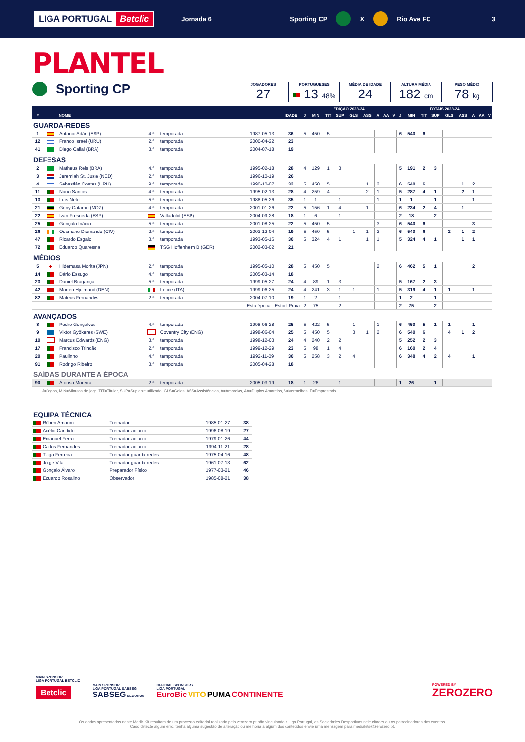LIGA PORTUGAL Betclic
Jornada 6 Sporting CP X Rio Ave FC 3
PLANTEL
Sporting CP
JOGADORES
27
PORTUGUESES
13 48%
MÉDIA DE IDADE
24
ALTURA MÉDIA
182 cm
PESO MÉDIO
78 kg
| | | | | | | | EDIÇÃO 2023-24 | | | | | | | | | TOTAIS 2023-24 | | | | | | | | |
| --- | --- | --- | --- | --- | --- | --- | --- | --- | --- | --- | --- | --- | --- | --- | --- | --- | --- | --- | --- | --- | --- | --- | --- | --- |
| # | | NOME | | | | IDADE | J | MIN | TIT | SUP | GLS | ASS | A | AA | V | J | MIN | TIT | SUP | GLS | ASS | A | AA | V |
| GUARDA-REDES | | | | | | | | | | | | | | | | | | | | | | | | |
| 1 | | Antonio Adán (ESP) | 4.ª | temporada | 1987-05-13 | 36 | 5 | 450 | 5 | | | | | | | 6 | 540 | 6 | | | | | | |
| 12 | | Franco Israel (URU) | 2.ª | temporada | 2000-04-22 | 23 | | | | | | | | | | | | | | | | | | |
| 41 | | Diego Callai (BRA) | 3.ª | temporada | 2004-07-18 | 19 | | | | | | | | | | | | | | | | | | |
| DEFESAS | | | | | | | | | | | | | | | | | | | | | | | | |
| 2 | | Matheus Reis (BRA) | 4.ª | temporada | 1995-02-18 | 28 | 4 | 129 | 1 | 3 | | | | | | 5 | 191 | 2 | 3 | | | | | |
| 3 | | Jeremiah St. Juste (NED) | 2.ª | temporada | 1996-10-19 | 26 | | | | | | | | | | | | | | | | | | |
| 4 | | Sebastián Coates (URU) | 9.ª | temporada | 1990-10-07 | 32 | 5 | 450 | 5 | | | 1 | 2 | | | 6 | 540 | 6 | | | 1 | 2 | | |
| 11 | | Nuno Santos | 4.ª | temporada | 1995-02-13 | 28 | 4 | 259 | 4 | | | 2 | 1 | | | 5 | 287 | 4 | 1 | | 2 | 1 | | |
| 13 | | Luís Neto | 5.ª | temporada | 1988-05-26 | 35 | 1 | 1 | | 1 | | | 1 | | | 1 | 1 | | 1 | | | 1 | | |
| 21 | | Geny Catamo (MOZ) | 4.ª | temporada | 2001-01-26 | 22 | 5 | 156 | 1 | 4 | | 1 | | | | 6 | 234 | 2 | 4 | | 1 | | | |
| 22 | | Iván Fresneda (ESP) | | Valladolid (ESP) | 2004-09-28 | 18 | 1 | 6 | | 1 | | | | | | 2 | 18 | | 2 | | | | | |
| 25 | | Gonçalo Inácio | 5.ª | temporada | 2001-08-25 | 22 | 5 | 450 | 5 | | | | 3 | | | 6 | 540 | 6 | | | | 3 | | |
| 26 | | Ousmane Diomande (CIV) | 2.ª | temporada | 2003-12-04 | 19 | 5 | 450 | 5 | | 1 | 1 | 2 | | | 6 | 540 | 6 | | 2 | 1 | 2 | | |
| 47 | | Ricardo Esgaio | 3.ª | temporada | 1993-05-16 | 30 | 5 | 324 | 4 | 1 | | 1 | 1 | | | 5 | 324 | 4 | 1 | | 1 | 1 | | |
| 72 | | Eduardo Quaresma | | TSG Hoffenheim B (GER) | 2002-03-02 | 21 | | | | | | | | | | | | | | | | | | |
| MÉDIOS | | | | | | | | | | | | | | | | | | | | | | | | |
| 5 | | Hidemasa Morita (JPN) | 2.ª | temporada | 1995-05-10 | 28 | 5 | 450 | 5 | | | | 2 | | | 6 | 462 | 5 | 1 | | | 2 | | |
| 14 | | Dário Essugo | 4.ª | temporada | 2005-03-14 | 18 | | | | | | | | | | | | | | | | | | |
| 23 | | Daniel Bragança | 5.ª | temporada | 1999-05-27 | 24 | 4 | 89 | 1 | 3 | | | | | | 5 | 167 | 2 | 3 | | | | | |
| 42 | | Morten Hjulmand (DEN) | | Lecce (ITA) | 1999-06-25 | 24 | 4 | 241 | 3 | 1 | 1 | | 1 | | | 5 | 319 | 4 | 1 | 1 | | 1 | | |
| 82 | | Mateus Fernandes | 2.ª | temporada | 2004-07-10 | 19 | 1 | 2 | | 1 | | | | | | 1 | 2 | | 1 | | | | | |
| | | | | Esta época - Estoril Praia | | | 2 | 75 | | 2 | | | | | | 2 | 75 | | 2 | | | | | |
| AVANÇADOS | | | | | | | | | | | | | | | | | | | | | | | | |
| 8 | | Pedro Gonçalves | 4.ª | temporada | 1998-06-28 | 25 | 5 | 422 | 5 | | 1 | | 1 | | | 6 | 450 | 5 | 1 | 1 | | 1 | | |
| 9 | | Viktor Gyökeres (SWE) | | Coventry City (ENG) | 1998-06-04 | 25 | 5 | 450 | 5 | | 3 | 1 | 2 | | | 6 | 540 | 6 | | 4 | 1 | 2 | | |
| 10 | | Marcus Edwards (ENG) | 3.ª | temporada | 1998-12-03 | 24 | 4 | 240 | 2 | 2 | | | | | | 5 | 252 | 2 | 3 | | | | | |
| 17 | | Francisco Trincão | 2.ª | temporada | 1999-12-29 | 23 | 5 | 98 | 1 | 4 | | | | | | 6 | 160 | 2 | 4 | | | | | |
| 20 | | Paulinho | 4.ª | temporada | 1992-11-09 | 30 | 5 | 258 | 3 | 2 | 4 | | | | | 6 | 348 | 4 | 2 | 4 | | 1 | | |
| 91 | | Rodrigo Ribeiro | 3.ª | temporada | 2005-04-28 | 18 | | | | | | | | | | | | | | | | | | |
| SAÍDAS DURANTE A ÉPOCA | | | | | | | | | | | | | | | | | | | | | | | | |
| 90 | | Afonso Moreira | 2.ª | temporada | 2005-03-19 | 18 | 1 | 26 | | 1 | | | | | | 1 | 26 | | 1 | | | | | |
J=Jogos, MIN=Minutos de jogo, TIT=Titular, SUP=Suplente utilizado, GLS=Golos, ASS=Assistências, A=Amarelos, AA=Duplos Amarelos, V=Vermelhos, E=Emprestado
| EQUIPA TÉCNICA | | | | |
| | Rúben Amorim | Treinador | 1985-01-27 | 38 |
| | Adélio Cândido | Treinador-adjunto | 1996-08-19 | 27 |
| | Emanuel Ferro | Treinador-adjunto | 1979-01-26 | 44 |
| | Carlos Fernandes | Treinador-adjunto | 1994-11-21 | 28 |
| | Tiago Ferreira | Treinador guarda-redes | 1975-04-16 | 48 |
| | Jorge Vital | Treinador guarda-redes | 1961-07-13 | 62 |
| | Gonçalo Álvaro | Preparador Físico | 1977-03-21 | 46 |
| | Eduardo Rosalino | Observador | 1985-08-21 | 38 |
MAIN SPONSOR
LIGA PORTUGAL BETCLIC
Betclic
MAIN SPONSOR
LIGA PORTUGAL SABSEG
SABSEG SEGUROS
OFFICIAL SPONSORS
LIGA PORTUGAL
EuroBic VITO PUMA CONTINENTE
POWERED BY
ZEROZERO
Os dados apresentados neste Media Kit resultam de um processo editorial realizado pelo zerozero.pt não vinculando a Liga Portugal, as Sociedades Desportivas nele citados ou os patrocinadores dos eventos.
Caso detecte algum erro, tenha alguma sugestão de alteração ou melhoria a algum dos conteúdos envie uma mensagem para mediakits@zerozero.pt.